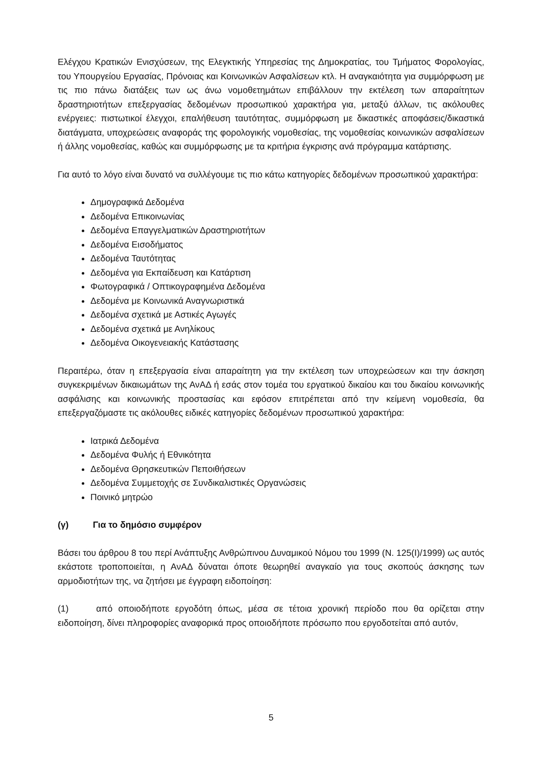Ελέγχου Κρατικών Ενισχύσεων, της Ελεγκτικής Υπηρεσίας της Δημοκρατίας, του Τμήματος Φορολογίας, του Υπουργείου Εργασίας, Πρόνοιας και Κοινωνικών Ασφαλίσεων κτλ. Η αναγκαιότητα για συμμόρφωση με τις πιο πάνω διατάξεις των ως άνω νομοθετημάτων επιβάλλουν την εκτέλεση των απαραίτητων δραστηριοτήτων επεξεργασίας δεδομένων προσωπικού χαρακτήρα για, μεταξύ άλλων, τις ακόλουθες ενέργειες: πιστωτικοί έλεγχοι, επαλήθευση ταυτότητας, συμμόρφωση με δικαστικές αποφάσεις/δικαστικά διατάγματα, υποχρεώσεις αναφοράς της φορολογικής νομοθεσίας, της νομοθεσίας κοινωνικών ασφαλίσεων ή άλλης νομοθεσίας, καθώς και συμμόρφωσης με τα κριτήρια έγκρισης ανά πρόγραμμα κατάρτισης.
Για αυτό το λόγο είναι δυνατό να συλλέγουμε τις πιο κάτω κατηγορίες δεδομένων προσωπικού χαρακτήρα:
Δημογραφικά Δεδομένα
Δεδομένα Επικοινωνίας
Δεδομένα Επαγγελματικών Δραστηριοτήτων
Δεδομένα Εισοδήματος
Δεδομένα Ταυτότητας
Δεδομένα για Εκπαίδευση και Κατάρτιση
Φωτογραφικά / Οπτικογραφημένα Δεδομένα
Δεδομένα με Κοινωνικά Αναγνωριστικά
Δεδομένα σχετικά με Αστικές Αγωγές
Δεδομένα σχετικά με Ανηλίκους
Δεδομένα Οικογενειακής Κατάστασης
Περαιτέρω, όταν η επεξεργασία είναι απαραίτητη για την εκτέλεση των υποχρεώσεων και την άσκηση συγκεκριμένων δικαιωμάτων της ΑνΑΔ ή εσάς στον τομέα του εργατικού δικαίου και του δικαίου κοινωνικής ασφάλισης και κοινωνικής προστασίας και εφόσον επιτρέπεται από την κείμενη νομοθεσία, θα επεξεργαζόμαστε τις ακόλουθες ειδικές κατηγορίες δεδομένων προσωπικού χαρακτήρα:
Ιατρικά Δεδομένα
Δεδομένα Φυλής ή Εθνικότητα
Δεδομένα Θρησκευτικών Πεποιθήσεων
Δεδομένα Συμμετοχής σε Συνδικαλιστικές Οργανώσεις
Ποινικό μητρώο
(γ) Για το δημόσιο συμφέρον
Βάσει του άρθρου 8 του περί Ανάπτυξης Ανθρώπινου Δυναμικού Νόμου του 1999 (Ν. 125(Ι)/1999) ως αυτός εκάστοτε τροποποιείται, η ΑνΑΔ δύναται όποτε θεωρηθεί αναγκαίο για τους σκοπούς άσκησης των αρμοδιοτήτων της, να ζητήσει με έγγραφη ειδοποίηση:
(1) από οποιοδήποτε εργοδότη όπως, μέσα σε τέτοια χρονική περίοδο που θα ορίζεται στην ειδοποίηση, δίνει πληροφορίες αναφορικά προς οποιοδήποτε πρόσωπο που εργοδοτείται από αυτόν,
5